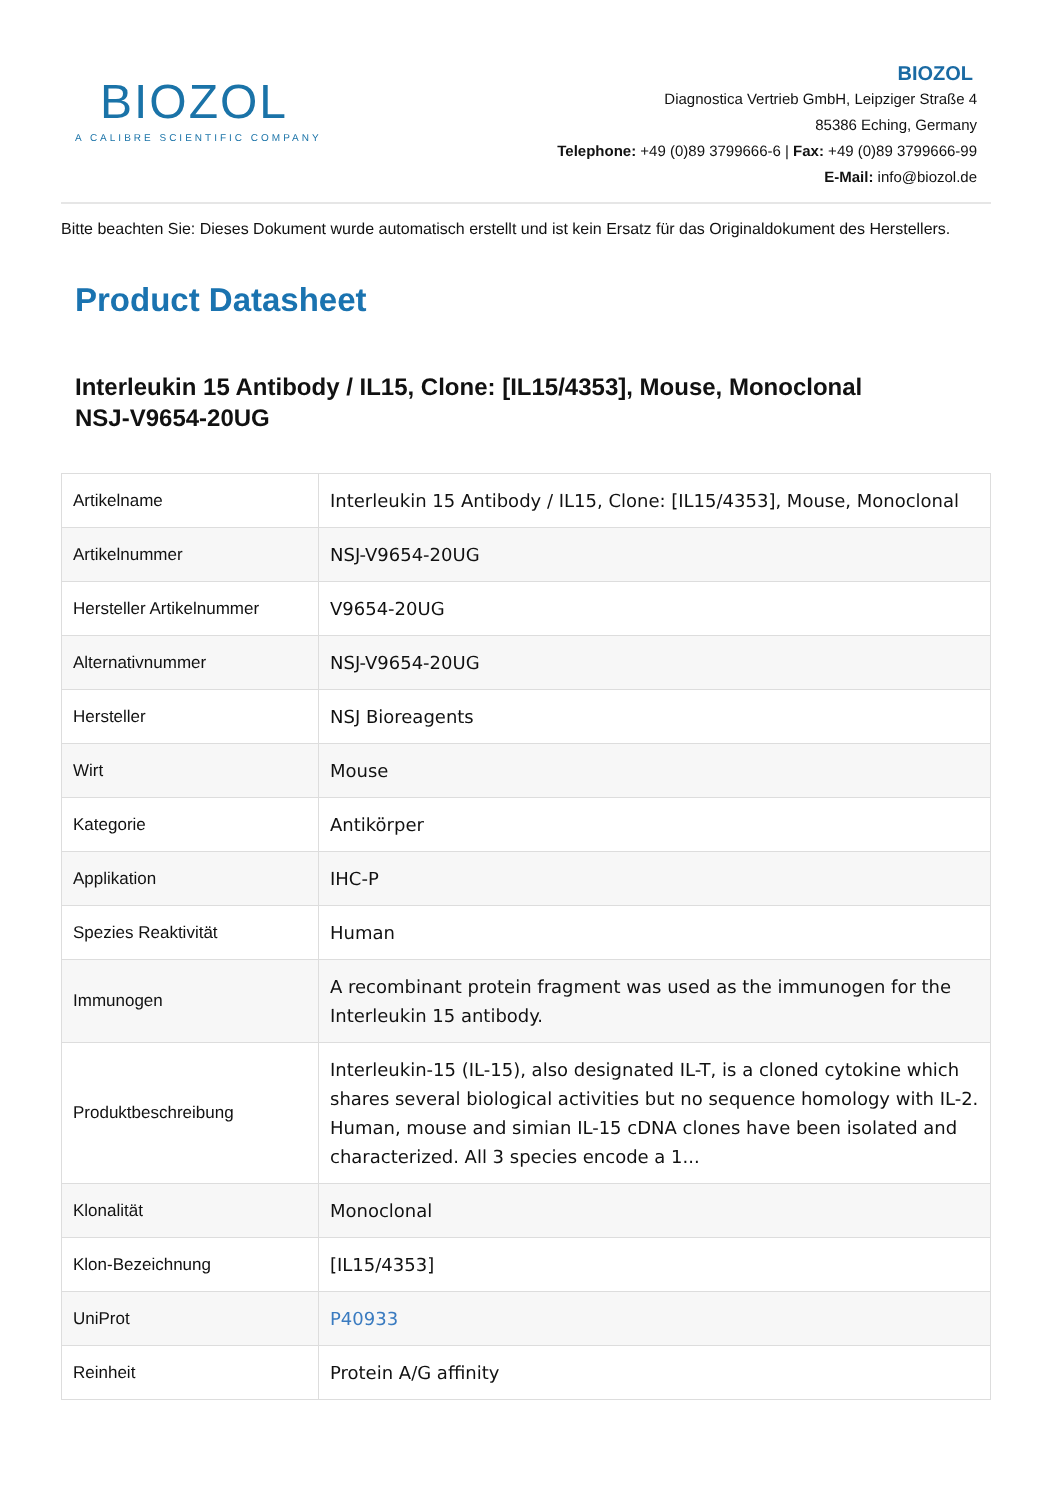BIOZOL
A CALIBRE SCIENTIFIC COMPANY
BIOZOL
Diagnostica Vertrieb GmbH, Leipziger Straße 4
85386 Eching, Germany
Telephone: +49 (0)89 3799666-6 | Fax: +49 (0)89 3799666-99
E-Mail: info@biozol.de
Bitte beachten Sie: Dieses Dokument wurde automatisch erstellt und ist kein Ersatz für das Originaldokument des Herstellers.
Product Datasheet
Interleukin 15 Antibody / IL15, Clone: [IL15/4353], Mouse, Monoclonal
NSJ-V9654-20UG
| Artikelname | Interleukin 15 Antibody / IL15, Clone: [IL15/4353], Mouse, Monoclonal |
| Artikelnummer | NSJ-V9654-20UG |
| Hersteller Artikelnummer | V9654-20UG |
| Alternativnummer | NSJ-V9654-20UG |
| Hersteller | NSJ Bioreagents |
| Wirt | Mouse |
| Kategorie | Antikörper |
| Applikation | IHC-P |
| Spezies Reaktivität | Human |
| Immunogen | A recombinant protein fragment was used as the immunogen for the Interleukin 15 antibody. |
| Produktbeschreibung | Interleukin-15 (IL-15), also designated IL-T, is a cloned cytokine which shares several biological activities but no sequence homology with IL-2. Human, mouse and simian IL-15 cDNA clones have been isolated and characterized. All 3 species encode a 1... |
| Klonalität | Monoclonal |
| Klon-Bezeichnung | [IL15/4353] |
| UniProt | P40933 |
| Reinheit | Protein A/G affinity |